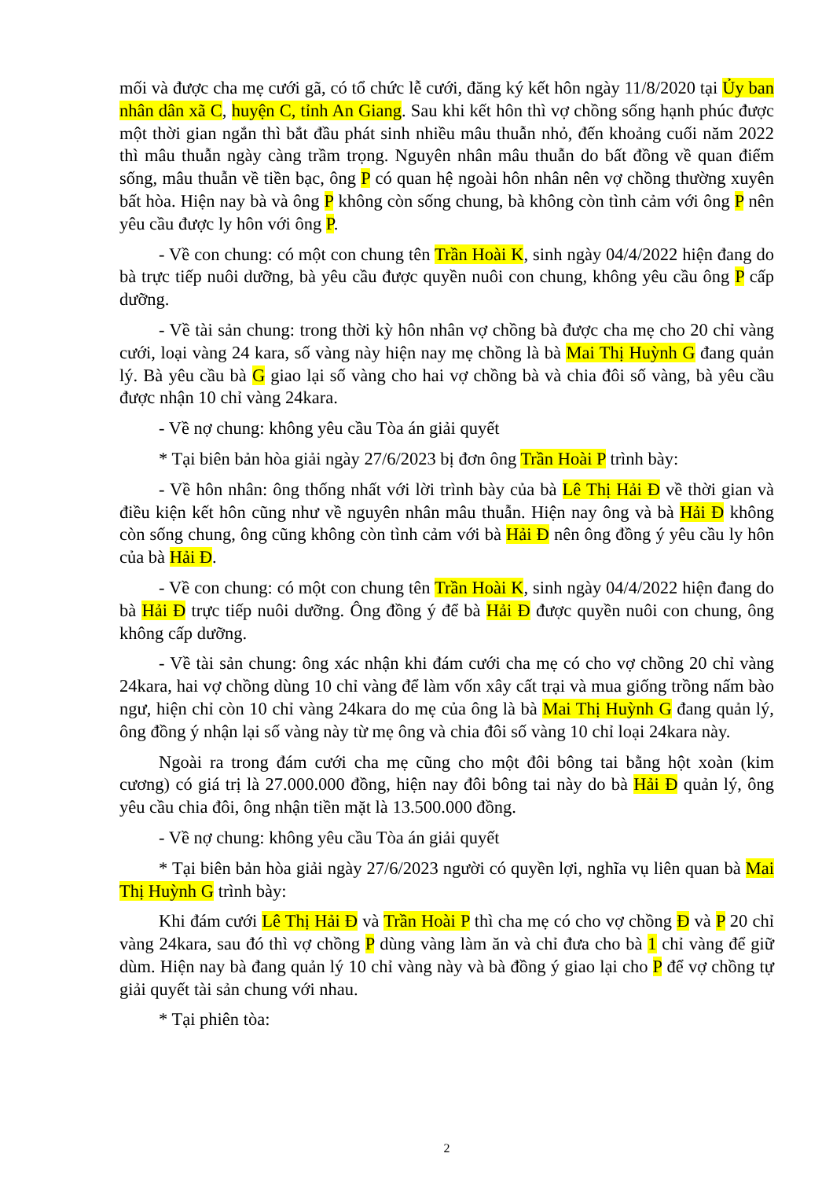mối và được cha mẹ cưới gã, có tổ chức lễ cưới, đăng ký kết hôn ngày 11/8/2020 tại Ủy ban nhân dân xã C, huyện C, tỉnh An Giang. Sau khi kết hôn thì vợ chồng sống hạnh phúc được một thời gian ngắn thì bắt đầu phát sinh nhiều mâu thuẫn nhỏ, đến khoảng cuối năm 2022 thì mâu thuẫn ngày càng trầm trọng. Nguyên nhân mâu thuẫn do bất đồng về quan điểm sống, mâu thuẫn về tiền bạc, ông P có quan hệ ngoài hôn nhân nên vợ chồng thường xuyên bất hòa. Hiện nay bà và ông P không còn sống chung, bà không còn tình cảm với ông P nên yêu cầu được ly hôn với ông P.
- Về con chung: có một con chung tên Trần Hoài K, sinh ngày 04/4/2022 hiện đang do bà trực tiếp nuôi dưỡng, bà yêu cầu được quyền nuôi con chung, không yêu cầu ông P cấp dưỡng.
- Về tài sản chung: trong thời kỳ hôn nhân vợ chồng bà được cha mẹ cho 20 chỉ vàng cưới, loại vàng 24 kara, số vàng này hiện nay mẹ chồng là bà Mai Thị Huỳnh G đang quản lý. Bà yêu cầu bà G giao lại số vàng cho hai vợ chồng bà và chia đôi số vàng, bà yêu cầu được nhận 10 chỉ vàng 24kara.
- Về nợ chung: không yêu cầu Tòa án giải quyết
* Tại biên bản hòa giải ngày 27/6/2023 bị đơn ông Trần Hoài P trình bày:
- Về hôn nhân: ông thống nhất với lời trình bày của bà Lê Thị Hải Đ về thời gian và điều kiện kết hôn cũng như về nguyên nhân mâu thuẫn. Hiện nay ông và bà Hải Đ không còn sống chung, ông cũng không còn tình cảm với bà Hải Đ nên ông đồng ý yêu cầu ly hôn của bà Hải Đ.
- Về con chung: có một con chung tên Trần Hoài K, sinh ngày 04/4/2022 hiện đang do bà Hải Đ trực tiếp nuôi dưỡng. Ông đồng ý để bà Hải Đ được quyền nuôi con chung, ông không cấp dưỡng.
- Về tài sản chung: ông xác nhận khi đám cưới cha mẹ có cho vợ chồng 20 chỉ vàng 24kara, hai vợ chồng dùng 10 chỉ vàng để làm vốn xây cất trại và mua giống trồng nấm bào ngư, hiện chỉ còn 10 chỉ vàng 24kara do mẹ của ông là bà Mai Thị Huỳnh G đang quản lý, ông đồng ý nhận lại số vàng này từ mẹ ông và chia đôi số vàng 10 chỉ loại 24kara này.
Ngoài ra trong đám cưới cha mẹ cũng cho một đôi bông tai bằng hột xoàn (kim cương) có giá trị là 27.000.000 đồng, hiện nay đôi bông tai này do bà Hải Đ quản lý, ông yêu cầu chia đôi, ông nhận tiền mặt là 13.500.000 đồng.
- Về nợ chung: không yêu cầu Tòa án giải quyết
* Tại biên bản hòa giải ngày 27/6/2023 người có quyền lợi, nghĩa vụ liên quan bà Mai Thị Huỳnh G trình bày:
Khi đám cưới Lê Thị Hải Đ và Trần Hoài P thì cha mẹ có cho vợ chồng Đ và P 20 chỉ vàng 24kara, sau đó thì vợ chồng P dùng vàng làm ăn và chỉ đưa cho bà 1 chỉ vàng để giữ dùm. Hiện nay bà đang quản lý 10 chỉ vàng này và bà đồng ý giao lại cho P để vợ chồng tự giải quyết tài sản chung với nhau.
* Tại phiên tòa:
2